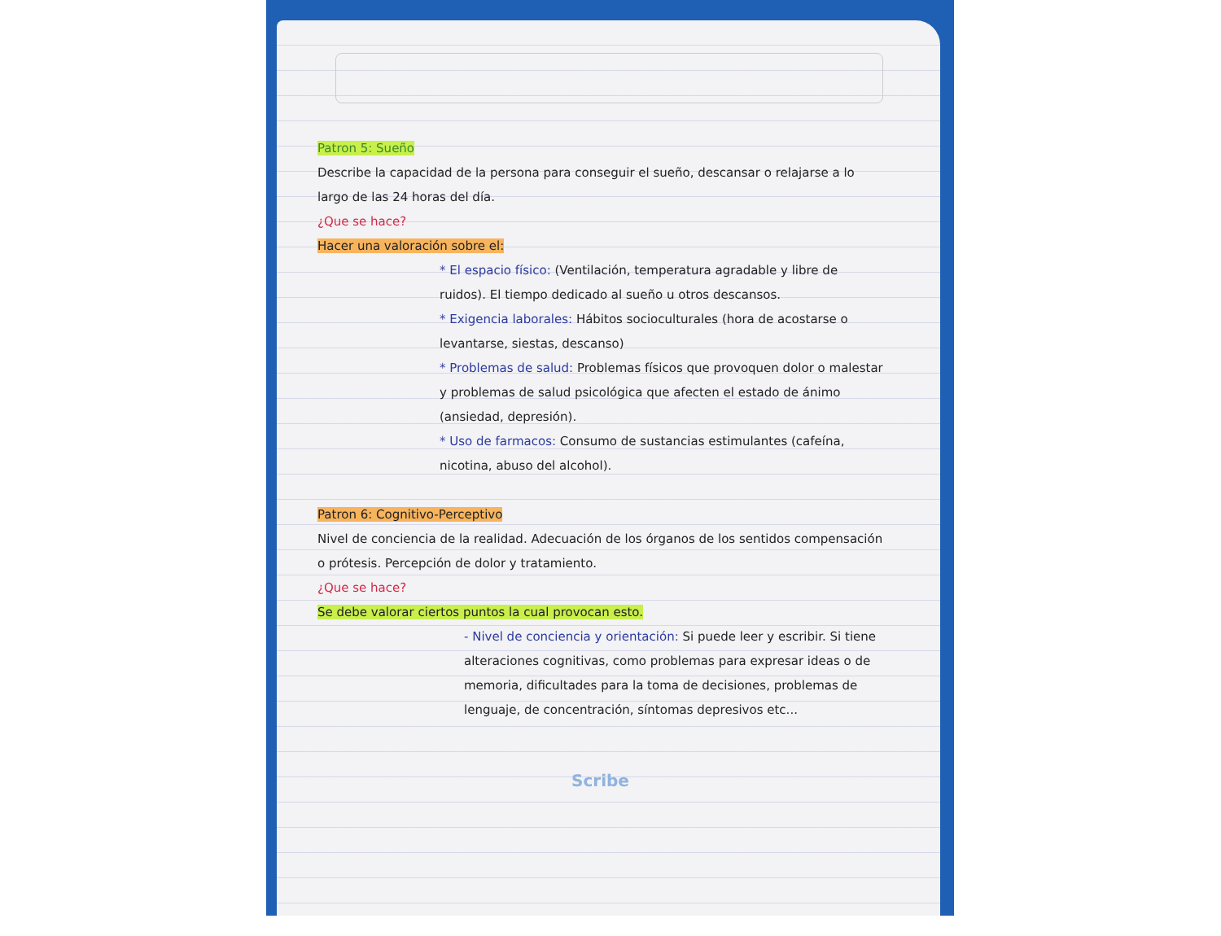Patron 5: Sueño
Describe la capacidad de la persona para conseguir el sueño, descansar o relajarse a lo largo de las 24 horas del día.
¿Que se hace?
Hacer una valoración sobre el:
* El espacio físico: (Ventilación, temperatura agradable y libre de ruidos). El tiempo dedicado al sueño u otros descansos.
* Exigencia laborales: Hábitos socioculturales (hora de acostarse o levantarse, siestas, descanso)
* Problemas de salud: Problemas físicos que provoquen dolor o malestar y problemas de salud psicológica que afecten el estado de ánimo (ansiedad, depresión).
* Uso de farmacos: Consumo de sustancias estimulantes (cafeína, nicotina, abuso del alcohol).
Patron 6: Cognitivo-Perceptivo
Nivel de conciencia de la realidad. Adecuación de los órganos de los sentidos compensación o prótesis. Percepción de dolor y tratamiento.
¿Que se hace?
Se debe valorar ciertos puntos la cual provocan esto.
- Nivel de conciencia y orientación: Si puede leer y escribir. Si tiene alteraciones cognitivas, como problemas para expresar ideas o de memoria, dificultades para la toma de decisiones, problemas de lenguaje, de concentración, síntomas depresivos etc...
Scribe